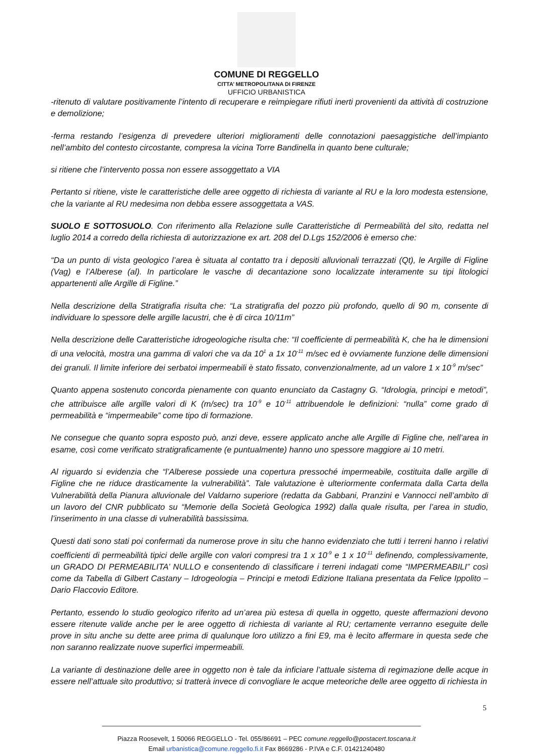COMUNE DI REGGELLO
CITTA’ METROPOLITANA DI FIRENZE
UFFICIO URBANISTICA
-ritenuto di valutare positivamente l’intento di recuperare e reimpiegare rifiuti inerti provenienti da attività di costruzione e demolizione;
-ferma restando l’esigenza di prevedere ulteriori miglioramenti delle connotazioni paesaggistiche dell’impianto nell’ambito del contesto circostante, compresa la vicina Torre Bandinella in quanto bene culturale;
si ritiene che l’intervento possa non essere assoggettato a VIA
Pertanto si ritiene, viste le caratteristiche delle aree oggetto di richiesta di variante al RU e la loro modesta estensione, che la variante al RU medesima non debba essere assoggettata a VAS.
SUOLO E SOTTOSUOLO. Con riferimento alla Relazione sulle Caratteristiche di Permeabilità del sito, redatta nel luglio 2014 a corredo della richiesta di autorizzazione ex art. 208 del D.Lgs 152/2006 è emerso che:
“Da un punto di vista geologico l’area è situata al contatto tra i depositi alluvionali terrazzati (Qt), le Argille di Figline (Vag) e l’Alberese (al). In particolare le vasche di decantazione sono localizzate interamente su tipi litologici appartenenti alle Argille di Figline.”
Nella descrizione della Stratigrafia risulta che: “La stratigrafia del pozzo più profondo, quello di 90 m, consente di individuare lo spessore delle argille lacustri, che è di circa 10/11m”
Nella descrizione delle Caratteristiche idrogeologiche risulta che: “Il coefficiente di permeabilità K, che ha le dimensioni di una velocità, mostra una gamma di valori che va da 10<sup>1</sup> a 1x 10<sup>-11</sup> m/sec ed è ovviamente funzione delle dimensioni dei granuli. Il limite inferiore dei serbatoi impermeabili è stato fissato, convenzionalmente, ad un valore 1 x 10<sup>-9</sup> m/sec”
Quanto appena sostenuto concorda pienamente con quanto enunciato da Castagny G. “Idrologia, principi e metodi”, che attribuisce alle argille valori di K (m/sec) tra 10<sup>-9</sup> e 10<sup>-11</sup> attribuendole le definizioni: “nulla” come grado di permeabilità e “impermeabile” come tipo di formazione.
Ne consegue che quanto sopra esposto può, anzi deve, essere applicato anche alle Argille di Figline che, nell’area in esame, così come verificato stratigraficamente (e puntualmente) hanno uno spessore maggiore ai 10 metri.
Al riguardo si evidenzia che “l’Alberese possiede una copertura pressoché impermeabile, costituita dalle argille di Figline che ne riduce drasticamente la vulnerabilità”. Tale valutazione è ulteriormente confermata dalla Carta della Vulnerabilità della Pianura alluvionale del Valdarno superiore (redatta da Gabbani, Pranzini e Vannocci nell’ambito di un lavoro del CNR pubblicato su “Memorie della Società Geologica 1992) dalla quale risulta, per l’area in studio, l’inserimento in una classe di vulnerabilità bassissima.
Questi dati sono stati poi confermati da numerose prove in situ che hanno evidenziato che tutti i terreni hanno i relativi coefficienti di permeabilità tipici delle argille con valori compresi tra 1 x 10<sup>-9</sup> e 1 x 10<sup>-11</sup> definendo, complessivamente, un GRADO DI PERMEABILITA’ NULLO e consentendo di classificare i terreni indagati come “IMPERMEABILI” così come da Tabella di Gilbert Castany – Idrogeologia – Principi e metodi Edizione Italiana presentata da Felice Ippolito – Dario Flaccovio Editore.
Pertanto, essendo lo studio geologico riferito ad un’area più estesa di quella in oggetto, queste affermazioni devono essere ritenute valide anche per le aree oggetto di richiesta di variante al RU; certamente verranno eseguite delle prove in situ anche su dette aree prima di qualunque loro utilizzo a fini E9, ma è lecito affermare in questa sede che non saranno realizzate nuove superfici impermeabili.
La variante di destinazione delle aree in oggetto non è tale da inficiare l’attuale sistema di regimazione delle acque in essere nell’attuale sito produttivo; si tratterà invece di convogliare le acque meteoriche delle aree oggetto di richiesta in
5
Piazza Roosevelt, 1 50066 REGGELLO - Tel. 055/86691 – PEC comune.reggello@postacert.toscana.it
Email urbanistica@comune.reggello.fi.it Fax 8669286 - P.IVA e C.F. 01421240480